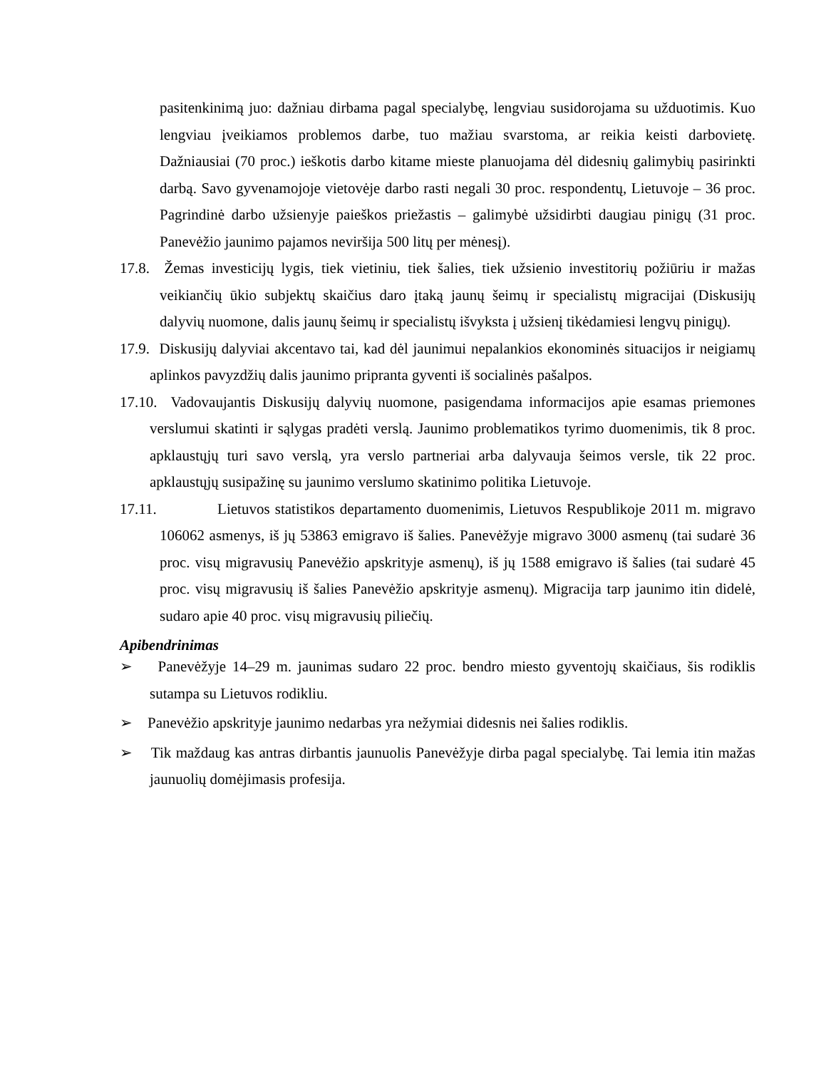pasitenkinimą juo: dažniau dirbama pagal specialybę, lengviau susidorojama su užduotimis. Kuo lengviau įveikiamos problemos darbe, tuo mažiau svarstoma, ar reikia keisti darbovietę. Dažniausiai (70 proc.) ieškotis darbo kitame mieste planuojama dėl didesnių galimybių pasirinkti darbą. Savo gyvenamojoje vietovėje darbo rasti negali 30 proc. respondentų, Lietuvoje – 36 proc. Pagrindinė darbo užsienyje paieškos priežastis – galimybė užsidirbti daugiau pinigų (31 proc. Panevėžio jaunimo pajamos neviršija 500 litų per mėnesį).
17.8. Žemas investicijų lygis, tiek vietiniu, tiek šalies, tiek užsienio investitorių požiūriu ir mažas veikiančių ūkio subjektų skaičius daro įtaką jaunų šeimų ir specialistų migracijai (Diskusijų dalyvių nuomone, dalis jaunų šeimų ir specialistų išvyksta į užsienį tikėdamiesi lengvų pinigų).
17.9. Diskusijų dalyviai akcentavo tai, kad dėl jaunimui nepalankios ekonominės situacijos ir neigiamų aplinkos pavyzdžių dalis jaunimo pripranta gyventi iš socialinės pašalpos.
17.10. Vadovaujantis Diskusijų dalyvių nuomone, pasigendama informacijos apie esamas priemones verslumui skatinti ir sąlygas pradėti verslą. Jaunimo problematikos tyrimo duomenimis, tik 8 proc. apklaustųjų turi savo verslą, yra verslo partneriai arba dalyvauja šeimos versle, tik 22 proc. apklaustųjų susipažinę su jaunimo verslumo skatinimo politika Lietuvoje.
17.11. Lietuvos statistikos departamento duomenimis, Lietuvos Respublikoje 2011 m. migravo 106062 asmenys, iš jų 53863 emigravo iš šalies. Panevėžyje migravo 3000 asmenų (tai sudarė 36 proc. visų migravusių Panevėžio apskrityje asmenų), iš jų 1588 emigravo iš šalies (tai sudarė 45 proc. visų migravusių iš šalies Panevėžio apskrityje asmenų). Migracija tarp jaunimo itin didelė, sudaro apie 40 proc. visų migravusių piliečių.
Apibendrinimas
➢ Panevėžyje 14–29 m. jaunimas sudaro 22 proc. bendro miesto gyventojų skaičiaus, šis rodiklis sutampa su Lietuvos rodikliu.
➢ Panevėžio apskrityje jaunimo nedarbas yra nežymiai didesnis nei šalies rodiklis.
➢ Tik maždaug kas antras dirbantis jaunuolis Panevėžyje dirba pagal specialybę. Tai lemia itin mažas jaunuolių domėjimasis profesija.